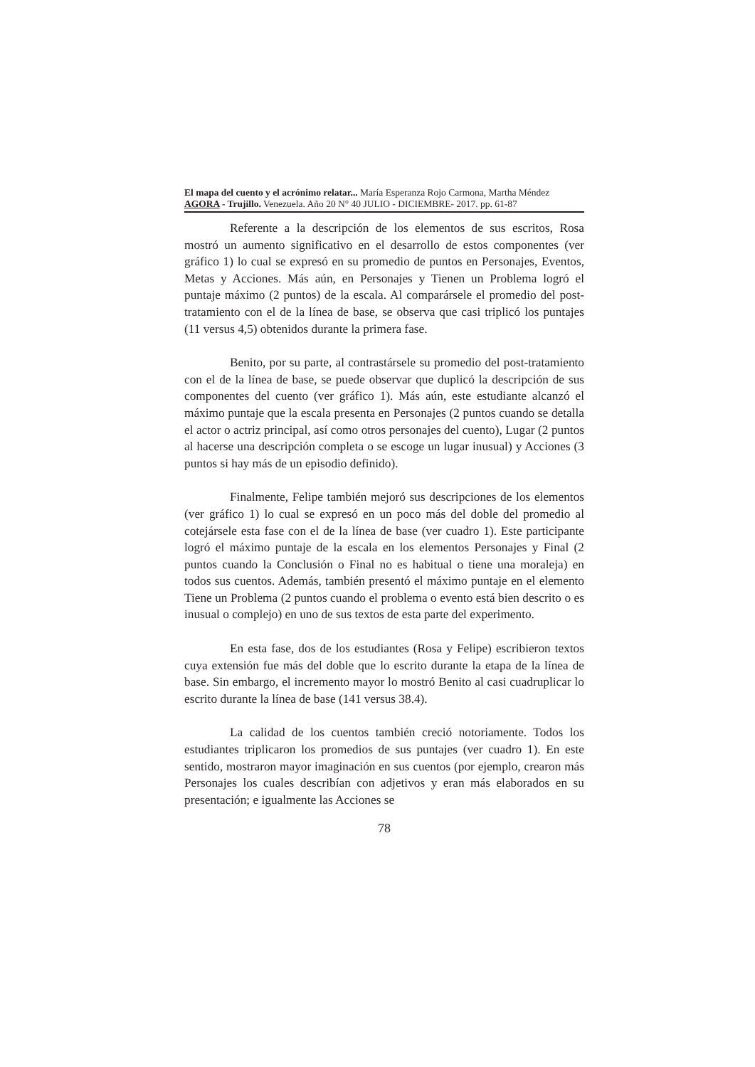El mapa del cuento y el acrónimo relatar... María Esperanza Rojo Carmona, Martha Méndez
AGORA - Trujillo. Venezuela. Año 20 N° 40 JULIO - DICIEMBRE- 2017. pp. 61-87
Referente a la descripción de los elementos de sus escritos, Rosa mostró un aumento significativo en el desarrollo de estos componentes (ver gráfico 1) lo cual se expresó en su promedio de puntos en Personajes, Eventos, Metas y Acciones. Más aún, en Personajes y Tienen un Problema logró el puntaje máximo (2 puntos) de la escala. Al comparársele el promedio del post-tratamiento con el de la línea de base, se observa que casi triplicó los puntajes (11 versus 4,5) obtenidos durante la primera fase.
Benito, por su parte, al contrastársele su promedio del post-tratamiento con el de la línea de base, se puede observar que duplicó la descripción de sus componentes del cuento (ver gráfico 1). Más aún, este estudiante alcanzó el máximo puntaje que la escala presenta en Personajes (2 puntos cuando se detalla el actor o actriz principal, así como otros personajes del cuento), Lugar (2 puntos al hacerse una descripción completa o se escoge un lugar inusual) y Acciones (3 puntos si hay más de un episodio definido).
Finalmente, Felipe también mejoró sus descripciones de los elementos (ver gráfico 1) lo cual se expresó en un poco más del doble del promedio al cotejársele esta fase con el de la línea de base (ver cuadro 1). Este participante logró el máximo puntaje de la escala en los elementos Personajes y Final (2 puntos cuando la Conclusión o Final no es habitual o tiene una moraleja) en todos sus cuentos. Además, también presentó el máximo puntaje en el elemento Tiene un Problema (2 puntos cuando el problema o evento está bien descrito o es inusual o complejo) en uno de sus textos de esta parte del experimento.
En esta fase, dos de los estudiantes (Rosa y Felipe) escribieron textos cuya extensión fue más del doble que lo escrito durante la etapa de la línea de base. Sin embargo, el incremento mayor lo mostró Benito al casi cuadruplicar lo escrito durante la línea de base (141 versus 38.4).
La calidad de los cuentos también creció notoriamente. Todos los estudiantes triplicaron los promedios de sus puntajes (ver cuadro 1). En este sentido, mostraron mayor imaginación en sus cuentos (por ejemplo, crearon más Personajes los cuales describían con adjetivos y eran más elaborados en su presentación; e igualmente las Acciones se
78